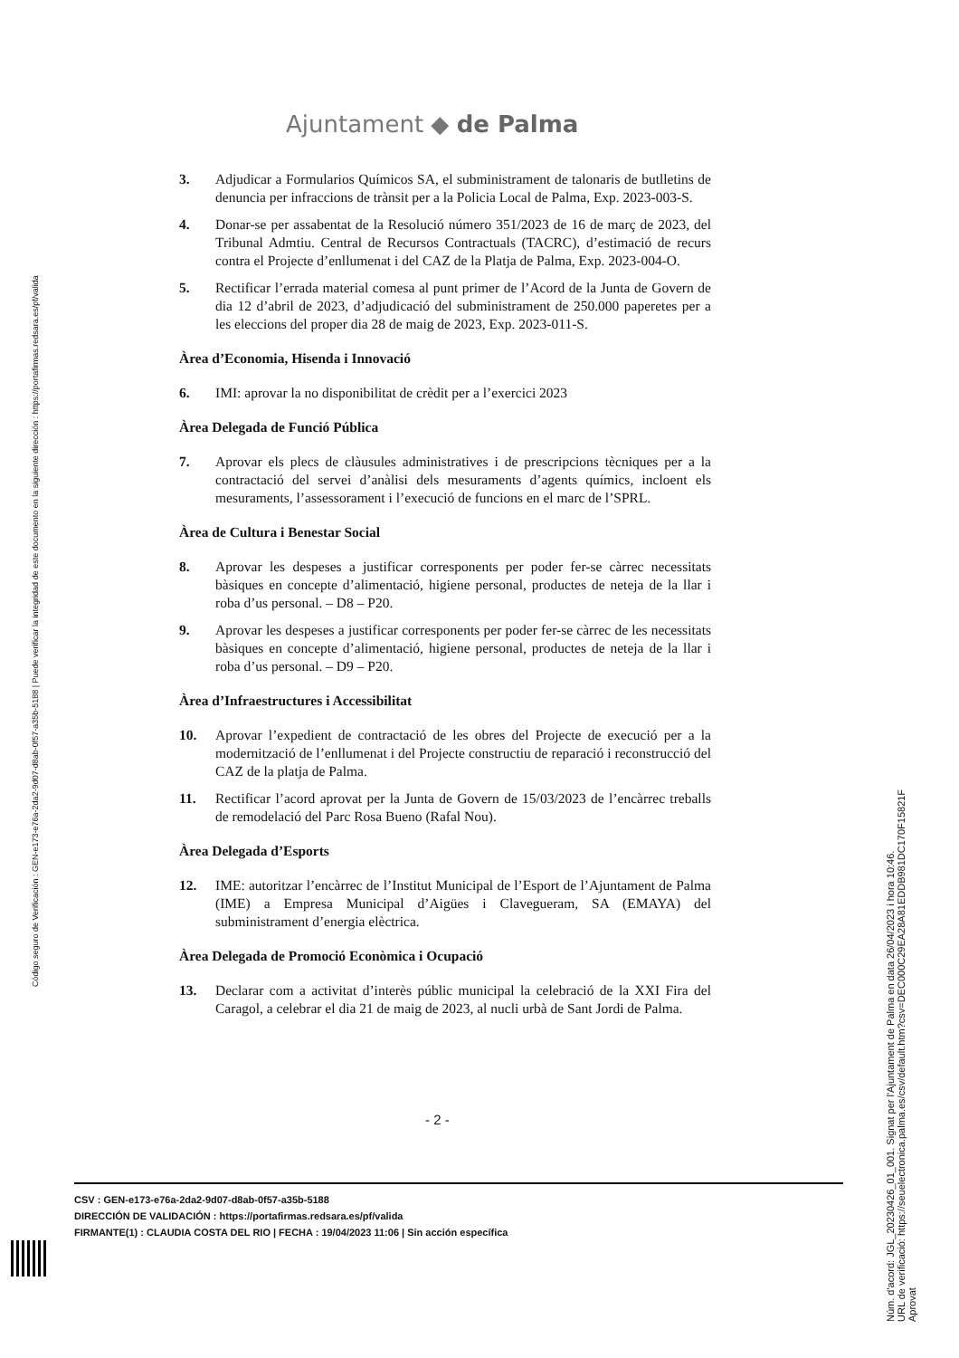Ajuntament ◆ de Palma
3. Adjudicar a Formularios Químicos SA, el subministrament de talonaris de butlletins de denuncia per infraccions de trànsit per a la Policia Local de Palma, Exp. 2023-003-S.
4. Donar-se per assabentat de la Resolució número 351/2023 de 16 de març de 2023, del Tribunal Admtiu. Central de Recursos Contractuals (TACRC), d’estimació de recurs contra el Projecte d’enllumenat i del CAZ de la Platja de Palma, Exp. 2023-004-O.
5. Rectificar l’errada material comesa al punt primer de l’Acord de la Junta de Govern de dia 12 d’abril de 2023, d’adjudicació del subministrament de 250.000 paperetes per a les eleccions del proper dia 28 de maig de 2023, Exp. 2023-011-S.
Àrea d’Economia, Hisenda i Innovació
6. IMI: aprovar la no disponibilitat de crèdit per a l’exercici 2023
Àrea Delegada de Funció Pública
7. Aprovar els plecs de clàusules administratives i de prescripcions tècniques per a la contractació del servei d’anàlisi dels mesuraments d’agents químics, incloent els mesuraments, l’assessorament i l’execució de funcions en el marc de l’SPRL.
Àrea de Cultura i Benestar Social
8. Aprovar les despeses a justificar corresponents per poder fer-se càrrec necessitats bàsiques en concepte d’alimentació, higiene personal, productes de neteja de la llar i roba d’us personal. – D8 – P20.
9. Aprovar les despeses a justificar corresponents per poder fer-se càrrec de les necessitats bàsiques en concepte d’alimentació, higiene personal, productes de neteja de la llar i roba d’us personal. – D9 – P20.
Àrea d’Infraestructures i Accessibilitat
10. Aprovar l’expedient de contractació de les obres del Projecte de execució per a la modernització de l’enllumenat i del Projecte constructiu de reparació i reconstrucció del CAZ de la platja de Palma.
11. Rectificar l’acord aprovat per la Junta de Govern de 15/03/2023 de l’encàrrec treballs de remodelació del Parc Rosa Bueno (Rafal Nou).
Àrea Delegada d’Esports
12. IME: autoritzar l’encàrrec de l’Institut Municipal de l’Esport de l’Ajuntament de Palma (IME) a Empresa Municipal d’Aigües i Clavegueram, SA (EMAYA) del subministrament d’energia elèctrica.
Àrea Delegada de Promoció Econòmica i Ocupació
13. Declarar com a activitat d’interès públic municipal la celebració de la XXI Fira del Caragol, a celebrar el dia 21 de maig de 2023, al nucli urbà de Sant Jordi de Palma.
- 2 -
CSV : GEN-e173-e76a-2da2-9d07-d8ab-0f57-a35b-5188
DIRECCIÓN DE VALIDACIÓN : https://portafirmas.redsara.es/pf/valida
FIRMANTE(1) : CLAUDIA COSTA DEL RIO | FECHA : 19/04/2023 11:06 | Sin acción específica
Código seguro de Verificación : GEN-e173-e76a-2da2-9d07-d8ab-0f57-a35b-5188 | Puede verificar la integridad de este documento en la siguiente dirección : https://portafirmas.redsara.es/pf/valida
Núm. d'acord: JGL_20230426_01_001. Signat per l'Ajuntament de Palma en data 26/04/2023 i hora 10:46.
URL de verificació: https://seuelectronica.palma.es/csv/default.htm?csv=DEC000C29EA28A81EDDB981DC170F15821F
Aprovat